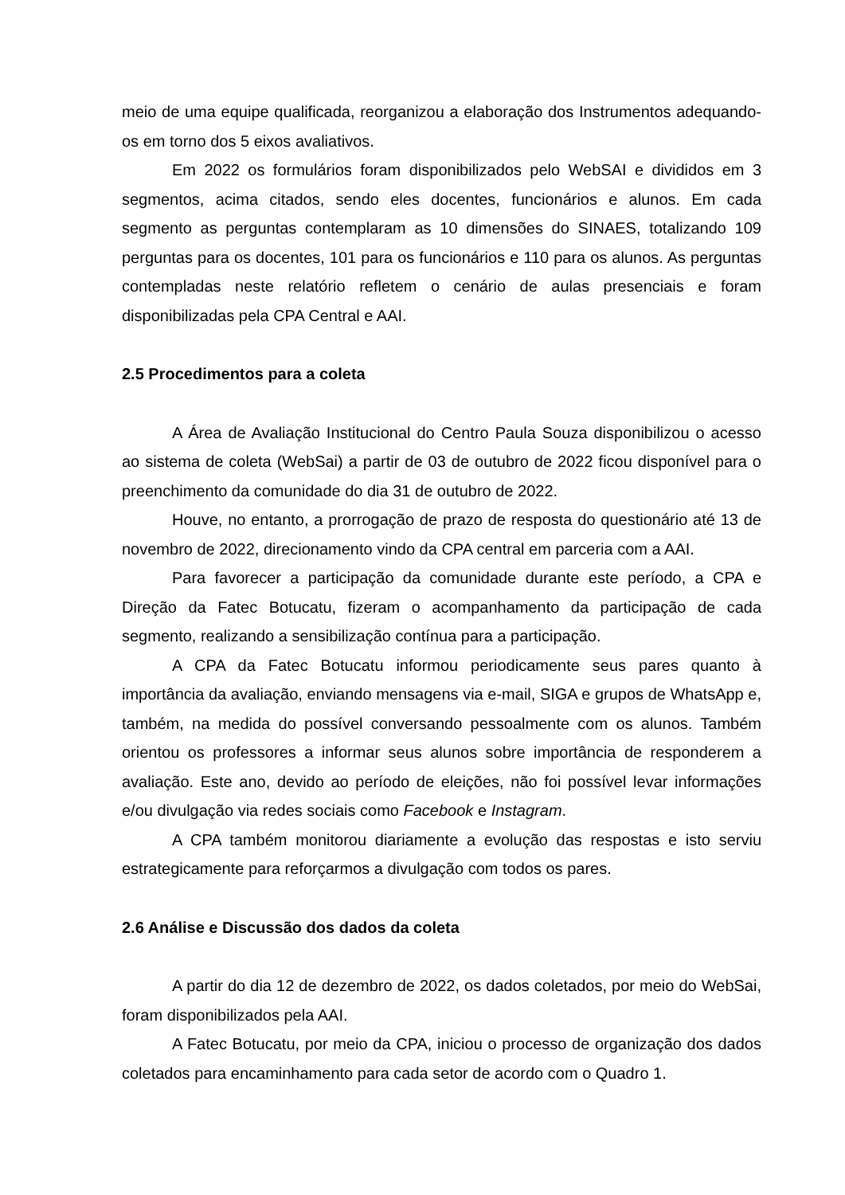meio de uma equipe qualificada, reorganizou a elaboração dos Instrumentos adequando-os em torno dos 5 eixos avaliativos.
Em 2022 os formulários foram disponibilizados pelo WebSAI e divididos em 3 segmentos, acima citados, sendo eles docentes, funcionários e alunos. Em cada segmento as perguntas contemplaram as 10 dimensões do SINAES, totalizando 109 perguntas para os docentes, 101 para os funcionários e 110 para os alunos. As perguntas contempladas neste relatório refletem o cenário de aulas presenciais e foram disponibilizadas pela CPA Central e AAI.
2.5 Procedimentos para a coleta
A Área de Avaliação Institucional do Centro Paula Souza disponibilizou o acesso ao sistema de coleta (WebSai) a partir de 03 de outubro de 2022 ficou disponível para o preenchimento da comunidade do dia 31 de outubro de 2022.
Houve, no entanto, a prorrogação de prazo de resposta do questionário até 13 de novembro de 2022, direcionamento vindo da CPA central em parceria com a AAI.
Para favorecer a participação da comunidade durante este período, a CPA e Direção da Fatec Botucatu, fizeram o acompanhamento da participação de cada segmento, realizando a sensibilização contínua para a participação.
A CPA da Fatec Botucatu informou periodicamente seus pares quanto à importância da avaliação, enviando mensagens via e-mail, SIGA e grupos de WhatsApp e, também, na medida do possível conversando pessoalmente com os alunos. Também orientou os professores a informar seus alunos sobre importância de responderem a avaliação. Este ano, devido ao período de eleições, não foi possível levar informações e/ou divulgação via redes sociais como Facebook e Instagram.
A CPA também monitorou diariamente a evolução das respostas e isto serviu estrategicamente para reforçarmos a divulgação com todos os pares.
2.6 Análise e Discussão dos dados da coleta
A partir do dia 12 de dezembro de 2022, os dados coletados, por meio do WebSai, foram disponibilizados pela AAI.
A Fatec Botucatu, por meio da CPA, iniciou o processo de organização dos dados coletados para encaminhamento para cada setor de acordo com o Quadro 1.